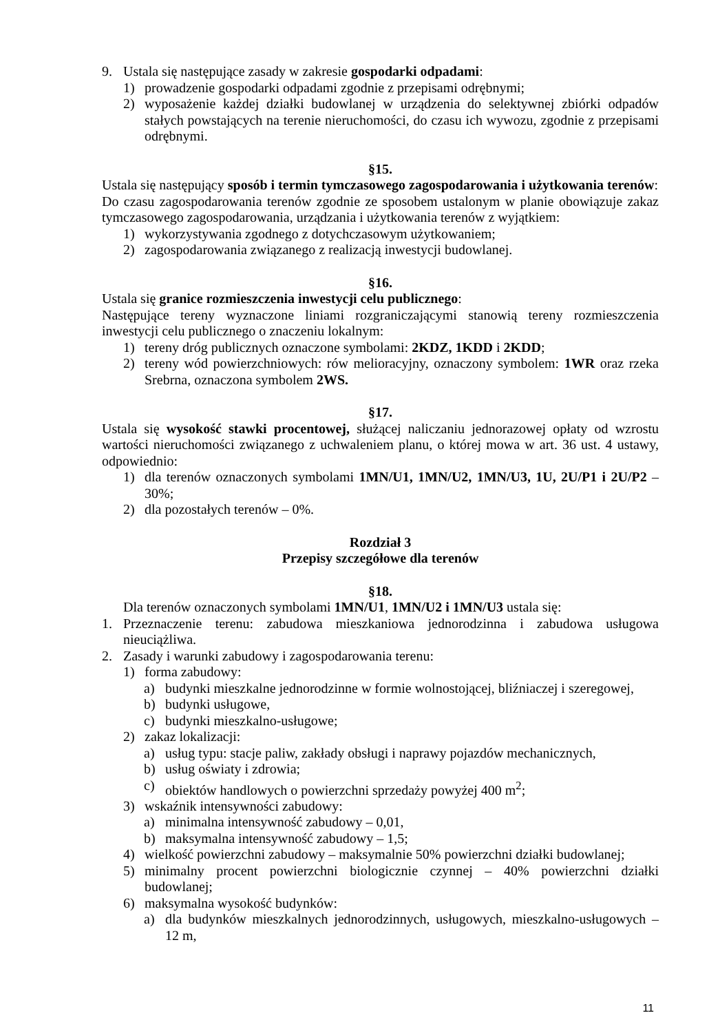9. Ustala się następujące zasady w zakresie gospodarki odpadami:
1) prowadzenie gospodarki odpadami zgodnie z przepisami odrębnymi;
2) wyposażenie każdej działki budowlanej w urządzenia do selektywnej zbiórki odpadów stałych powstających na terenie nieruchomości, do czasu ich wywozu, zgodnie z przepisami odrębnymi.
§15.
Ustala się następujący sposób i termin tymczasowego zagospodarowania i użytkowania terenów:
Do czasu zagospodarowania terenów zgodnie ze sposobem ustalonym w planie obowiązuje zakaz tymczasowego zagospodarowania, urządzania i użytkowania terenów z wyjątkiem:
1) wykorzystywania zgodnego z dotychczasowym użytkowaniem;
2) zagospodarowania związanego z realizacją inwestycji budowlanej.
§16.
Ustala się granice rozmieszczenia inwestycji celu publicznego:
Następujące tereny wyznaczone liniami rozgraniczającymi stanowią tereny rozmieszczenia inwestycji celu publicznego o znaczeniu lokalnym:
1) tereny dróg publicznych oznaczone symbolami: 2KDZ, 1KDD i 2KDD;
2) tereny wód powierzchniowych: rów melioracyjny, oznaczony symbolem: 1WR oraz rzeka Srebrna, oznaczona symbolem 2WS.
§17.
Ustala się wysokość stawki procentowej, służącej naliczaniu jednorazowej opłaty od wzrostu wartości nieruchomości związanego z uchwaleniem planu, o której mowa w art. 36 ust. 4 ustawy, odpowiednio:
1) dla terenów oznaczonych symbolami 1MN/U1, 1MN/U2, 1MN/U3, 1U, 2U/P1 i 2U/P2 – 30%;
2) dla pozostałych terenów – 0%.
Rozdział 3
Przepisy szczegółowe dla terenów
§18.
Dla terenów oznaczonych symbolami 1MN/U1, 1MN/U2 i 1MN/U3 ustala się:
1. Przeznaczenie terenu: zabudowa mieszkaniowa jednorodzinna i zabudowa usługowa nieuciążliwa.
2. Zasady i warunki zabudowy i zagospodarowania terenu:
1) forma zabudowy:
a) budynki mieszkalne jednorodzinne w formie wolnostojącej, bliźniaczej i szeregowej,
b) budynki usługowe,
c) budynki mieszkalno-usługowe;
2) zakaz lokalizacji:
a) usług typu: stacje paliw, zakłady obsługi i naprawy pojazdów mechanicznych,
b) usług oświaty i zdrowia;
c) obiektów handlowych o powierzchni sprzedaży powyżej 400 m<sup>2</sup>;
3) wskaźnik intensywności zabudowy:
a) minimalna intensywność zabudowy – 0,01,
b) maksymalna intensywność zabudowy – 1,5;
4) wielkość powierzchni zabudowy – maksymalnie 50% powierzchni działki budowlanej;
5) minimalny procent powierzchni biologicznie czynnej – 40% powierzchni działki budowlanej;
6) maksymalna wysokość budynków:
a) dla budynków mieszkalnych jednorodzinnych, usługowych, mieszkalno-usługowych – 12 m,
11